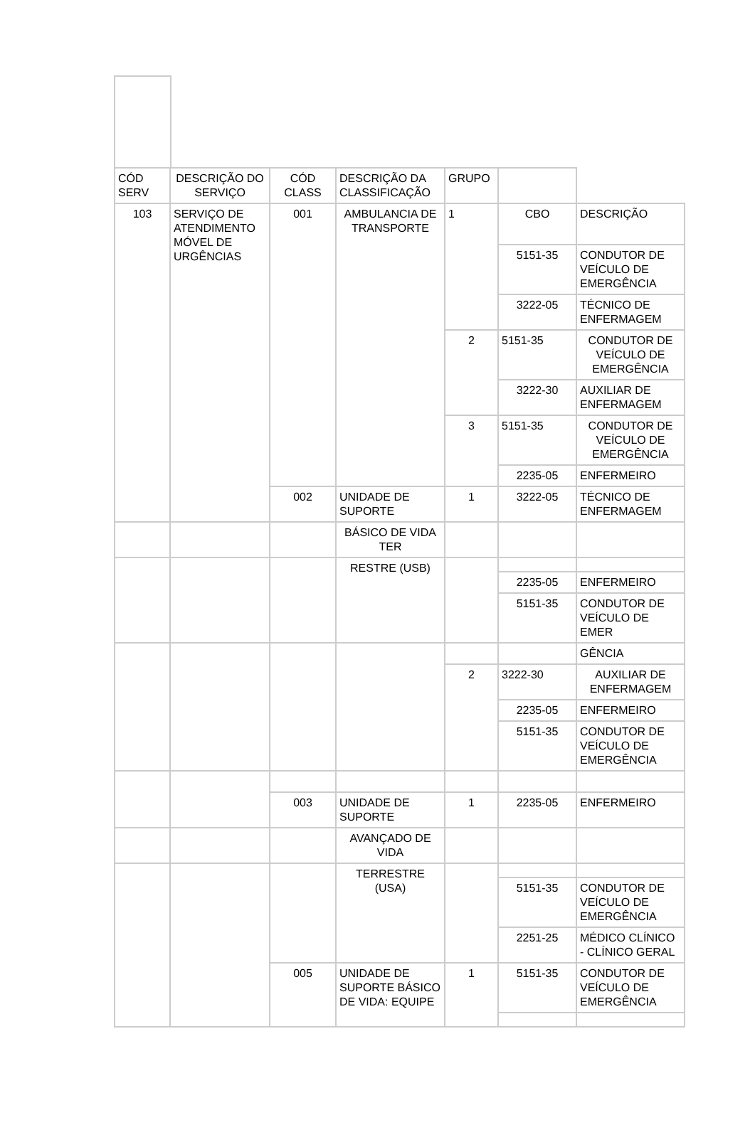| CÓD SERV | DESCRIÇÃO DO SERVIÇO | CÓD CLASS | DESCRIÇÃO DA CLASSIFICAÇÃO | GRUPO | | |
| --- | --- | --- | --- | --- | --- | --- |
| 103 | SERVIÇO DE ATENDIMENTO MÓVEL DE URGÊNCIAS | 001 | AMBULANCIA DE TRANSPORTE | 1 | CBO | DESCRIÇÃO |
| | | | | | 5151-35 | CONDUTOR DE VEÍCULO DE EMERGÊNCIA |
| | | | | | 3222-05 | TÉCNICO DE ENFERMAGEM |
| | | | | 2 | 5151-35 | CONDUTOR DE VEÍCULO DE EMERGÊNCIA |
| | | | | | 3222-30 | AUXILIAR DE ENFERMAGEM |
| | | | | 3 | 5151-35 | CONDUTOR DE VEÍCULO DE EMERGÊNCIA |
| | | | | | 2235-05 | ENFERMEIRO |
| | | 002 | UNIDADE DE SUPORTE | 1 | 3222-05 | TÉCNICO DE ENFERMAGEM |
| | | | BÁSICO DE VIDA TER | | | |
| | | | RESTRE (USB) | | | |
| | | | | | 2235-05 | ENFERMEIRO |
| | | | | | 5151-35 | CONDUTOR DE VEÍCULO DE EMER |
| | | | | | | GÊNCIA |
| | | | | 2 | 3222-30 | AUXILIAR DE ENFERMAGEM |
| | | | | | 2235-05 | ENFERMEIRO |
| | | | | | 5151-35 | CONDUTOR DE VEÍCULO DE EMERGÊNCIA |
| | | 003 | UNIDADE DE SUPORTE | 1 | 2235-05 | ENFERMEIRO |
| | | | AVANÇADO DE VIDA | | | |
| | | | TERRESTRE (USA) | | | |
| | | | | | 5151-35 | CONDUTOR DE VEÍCULO DE EMERGÊNCIA |
| | | | | | 2251-25 | MÉDICO CLÍNICO - CLÍNICO GERAL |
| | | 005 | UNIDADE DE SUPORTE BÁSICO DE VIDA: EQUIPE | 1 | 5151-35 | CONDUTOR DE VEÍCULO DE EMERGÊNCIA |